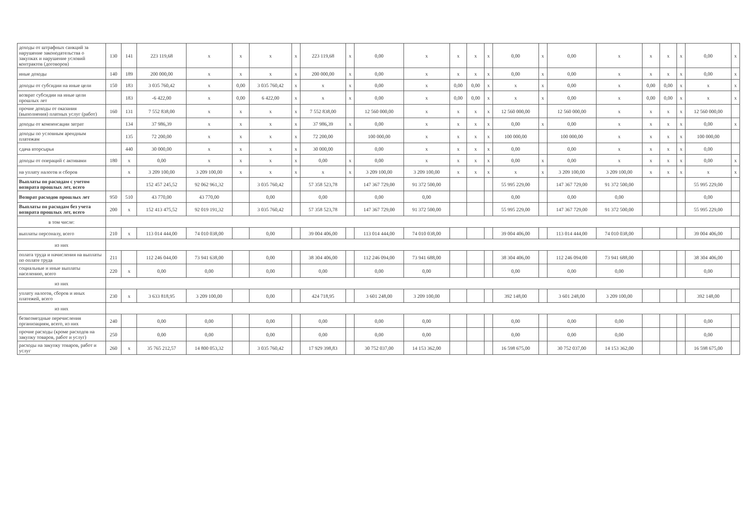| доходы от штрафных санкций за нарушение законодательства о закупках и нарушение условий контрактов (договоров) | 130 | 141 | 223 119,68 | x | x | x | x | 223 119,68 | x | 0,00 | x | x | x | x | 0,00 | x | 0,00 | x | x | x | x | 0,00 | x |
| иные доходы | 140 | 189 | 200 000,00 | x | x | x | x | 200 000,00 | x | 0,00 | x | x | x | x | 0,00 | x | 0,00 | x | x | x | x | 0,00 | x |
| доходы от субсидии на иные цели | 150 | 183 | 3 035 760,42 | x | 0,00 | 3 035 760,42 | x | x | x | 0,00 | x | 0,00 | 0,00 | x | x | x | 0,00 | x | 0,00 | 0,00 | x | x | x |
| возврат субсидии на иные цели прошлых лет | | 183 | -6 422,00 | x | 0,00 | 6 422,00 | x | x | x | 0,00 | x | 0,00 | 0,00 | x | x | x | 0,00 | x | 0,00 | 0,00 | x | x | x |
| прочие доходы от оказания (выполнения) платных услуг (работ) | 160 | 131 | 7 552 838,00 | x | x | x | x | 7 552 838,00 | | 12 560 000,00 | x | x | x | x | 12 560 000,00 | | 12 560 000,00 | x | x | x | x | 12 560 000,00 | |
| доходы от компенсации затрат | | 134 | 37 986,39 | x | x | x | x | 37 986,39 | x | 0,00 | x | x | x | x | 0,00 | x | 0,00 | x | x | x | x | 0,00 | x |
| доходы по условным арендным платежам | | 135 | 72 200,00 | x | x | x | x | 72 200,00 | | 100 000,00 | x | x | x | x | 100 000,00 | | 100 000,00 | x | x | x | x | 100 000,00 | |
| сдача вторсырья | | 440 | 30 000,00 | x | x | x | x | 30 000,00 | | 0,00 | x | x | x | x | 0,00 | | 0,00 | x | x | x | x | 0,00 | |
| доходы от операций с активами | 180 | x | 0,00 | x | x | x | x | 0,00 | x | 0,00 | x | x | x | x | 0,00 | x | 0,00 | x | x | x | x | 0,00 | x |
| на уплату налогов и сборов | | x | 3 209 100,00 | 3 209 100,00 | x | x | x | x | x | 3 209 100,00 | 3 209 100,00 | x | x | x | x | x | 3 209 100,00 | 3 209 100,00 | x | x | x | x | x |
| Выплаты по расходам с учетом возврата прошлых лет, всего | | | 152 457 245,52 | 92 062 961,32 | | 3 035 760,42 | | 57 358 523,78 | | 147 367 729,00 | 91 372 500,00 | | | | 55 995 229,00 | | 147 367 729,00 | 91 372 500,00 | | | | 55 995 229,00 | |
| Возврат расходов прошлых лет | 950 | 510 | 43 770,00 | 43 770,00 | | 0,00 | | 0,00 | | 0,00 | 0,00 | | | | 0,00 | | 0,00 | 0,00 | | | | 0,00 | |
| Выплаты по расходам без учета возврата прошлых лет, всего | 200 | x | 152 413 475,52 | 92 019 191,32 | | 3 035 760,42 | | 57 358 523,78 | | 147 367 729,00 | 91 372 500,00 | | | | 55 995 229,00 | | 147 367 729,00 | 91 372 500,00 | | | | 55 995 229,00 | |
| в том числе: | | | | | | | | | | | | | | | | | | | | | | | |
| выплаты персоналу, всего | 210 | x | 113 014 444,00 | 74 010 038,00 | | 0,00 | | 39 004 406,00 | | 113 014 444,00 | 74 010 038,00 | | | | 39 004 406,00 | | 113 014 444,00 | 74 010 038,00 | | | | 39 004 406,00 | |
| из них | | | | | | | | | | | | | | | | | | | | | | | |
| оплата труда и начисления на выплаты по оплате труда | 211 | | 112 246 044,00 | 73 941 638,00 | | 0,00 | | 38 304 406,00 | | 112 246 094,00 | 73 941 688,00 | | | | 38 304 406,00 | | 112 246 094,00 | 73 941 688,00 | | | | 38 304 406,00 | |
| социальные и иные выплаты населению, всего | 220 | x | 0,00 | 0,00 | | 0,00 | | 0,00 | | 0,00 | 0,00 | | | | 0,00 | | 0,00 | 0,00 | | | | 0,00 | |
| из них | | | | | | | | | | | | | | | | | | | | | | | |
| уплату налогов, сборов и иных платежей, всего | 230 | x | 3 633 818,95 | 3 209 100,00 | | 0,00 | | 424 718,95 | | 3 601 248,00 | 3 209 100,00 | | | | 392 148,00 | | 3 601 248,00 | 3 209 100,00 | | | | 392 148,00 | |
| из них | | | | | | | | | | | | | | | | | | | | | | | |
| безвозмездные перечисления организациям, всего, из них | 240 | | 0,00 | 0,00 | | 0,00 | | 0,00 | | 0,00 | 0,00 | | | | 0,00 | | 0,00 | 0,00 | | | | 0,00 | |
| прочие расходы (кроме расходов на закупку товаров, работ и услуг) | 250 | | 0,00 | 0,00 | | 0,00 | | 0,00 | | 0,00 | 0,00 | | | | 0,00 | | 0,00 | 0,00 | | | | 0,00 | |
| расходы на закупку товаров, работ и услуг | 260 | x | 35 765 212,57 | 14 800 053,32 | | 3 035 760,42 | | 17 929 398,83 | | 30 752 037,00 | 14 153 362,00 | | | | 16 598 675,00 | | 30 752 037,00 | 14 153 362,00 | | | | 16 598 675,00 | |